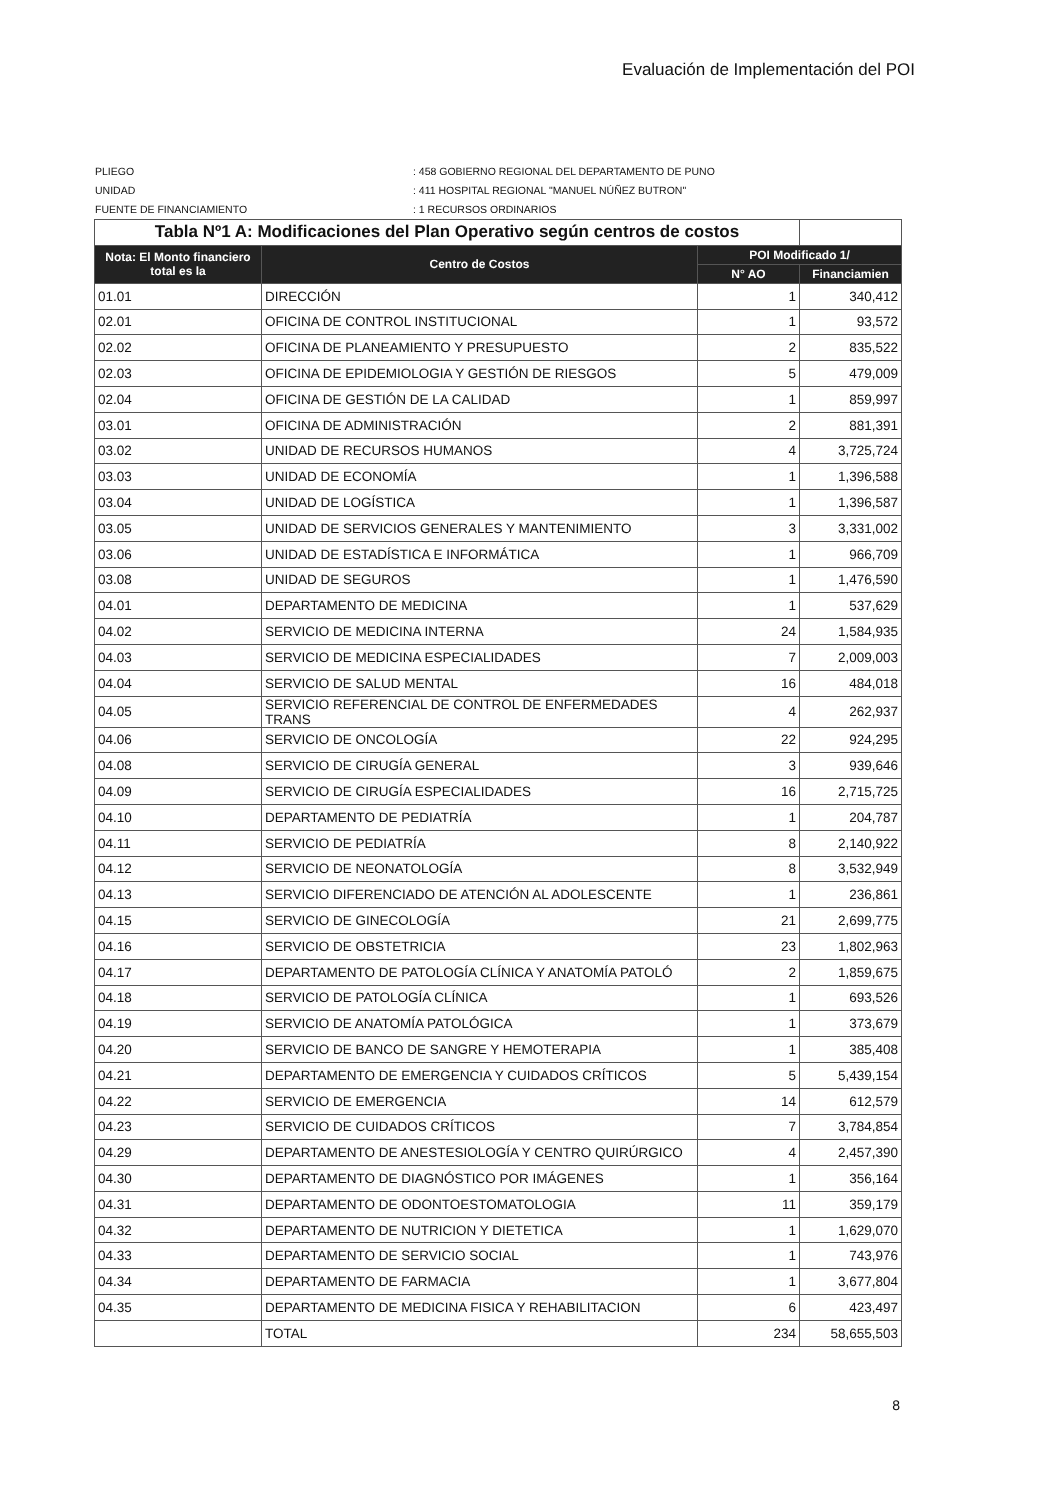Evaluación de Implementación del POI
PLIEGO: 458 GOBIERNO REGIONAL DEL DEPARTAMENTO DE PUNO
UNIDAD: 411 HOSPITAL REGIONAL "MANUEL NÚÑEZ BUTRON"
FUENTE DE FINANCIAMIENTO: 1 RECURSOS ORDINARIOS
| Tabla Nº1 A: Modificaciones del Plan Operativo según centros de costos | | | |
| Nota: El Monto financiero total es la | Centro de Costos | POI Modificado 1/ | |
| | | N° AO | Financiamien |
| 01.01 | DIRECCIÓN | 1 | 340,412 |
| 02.01 | OFICINA DE CONTROL INSTITUCIONAL | 1 | 93,572 |
| 02.02 | OFICINA DE PLANEAMIENTO Y PRESUPUESTO | 2 | 835,522 |
| 02.03 | OFICINA DE EPIDEMIOLOGIA Y GESTIÓN DE RIESGOS | 5 | 479,009 |
| 02.04 | OFICINA DE GESTIÓN DE LA CALIDAD | 1 | 859,997 |
| 03.01 | OFICINA DE ADMINISTRACIÓN | 2 | 881,391 |
| 03.02 | UNIDAD DE RECURSOS HUMANOS | 4 | 3,725,724 |
| 03.03 | UNIDAD DE ECONOMÍA | 1 | 1,396,588 |
| 03.04 | UNIDAD DE LOGÍSTICA | 1 | 1,396,587 |
| 03.05 | UNIDAD DE SERVICIOS GENERALES Y MANTENIMIENTO | 3 | 3,331,002 |
| 03.06 | UNIDAD DE ESTADÍSTICA E INFORMÁTICA | 1 | 966,709 |
| 03.08 | UNIDAD DE SEGUROS | 1 | 1,476,590 |
| 04.01 | DEPARTAMENTO DE MEDICINA | 1 | 537,629 |
| 04.02 | SERVICIO DE MEDICINA INTERNA | 24 | 1,584,935 |
| 04.03 | SERVICIO DE MEDICINA ESPECIALIDADES | 7 | 2,009,003 |
| 04.04 | SERVICIO DE SALUD MENTAL | 16 | 484,018 |
| 04.05 | SERVICIO REFERENCIAL DE CONTROL DE ENFERMEDADES TRANS | 4 | 262,937 |
| 04.06 | SERVICIO DE ONCOLOGÍA | 22 | 924,295 |
| 04.08 | SERVICIO DE CIRUGÍA GENERAL | 3 | 939,646 |
| 04.09 | SERVICIO DE CIRUGÍA ESPECIALIDADES | 16 | 2,715,725 |
| 04.10 | DEPARTAMENTO DE PEDIATRÍA | 1 | 204,787 |
| 04.11 | SERVICIO DE PEDIATRÍA | 8 | 2,140,922 |
| 04.12 | SERVICIO DE NEONATOLOGÍA | 8 | 3,532,949 |
| 04.13 | SERVICIO DIFERENCIADO DE ATENCIÓN AL ADOLESCENTE | 1 | 236,861 |
| 04.15 | SERVICIO DE GINECOLOGÍA | 21 | 2,699,775 |
| 04.16 | SERVICIO DE OBSTETRICIA | 23 | 1,802,963 |
| 04.17 | DEPARTAMENTO DE PATOLOGÍA CLÍNICA Y ANATOMÍA PATOLÓ | 2 | 1,859,675 |
| 04.18 | SERVICIO DE PATOLOGÍA CLÍNICA | 1 | 693,526 |
| 04.19 | SERVICIO DE ANATOMÍA PATOLÓGICA | 1 | 373,679 |
| 04.20 | SERVICIO DE BANCO DE SANGRE Y HEMOTERAPIA | 1 | 385,408 |
| 04.21 | DEPARTAMENTO DE EMERGENCIA Y CUIDADOS CRÍTICOS | 5 | 5,439,154 |
| 04.22 | SERVICIO DE EMERGENCIA | 14 | 612,579 |
| 04.23 | SERVICIO DE CUIDADOS CRÍTICOS | 7 | 3,784,854 |
| 04.29 | DEPARTAMENTO DE ANESTESIOLOGÍA Y CENTRO QUIRÚRGICO | 4 | 2,457,390 |
| 04.30 | DEPARTAMENTO DE DIAGNÓSTICO POR IMÁGENES | 1 | 356,164 |
| 04.31 | DEPARTAMENTO DE ODONTOESTOMATOLOGIA | 11 | 359,179 |
| 04.32 | DEPARTAMENTO DE NUTRICION Y DIETETICA | 1 | 1,629,070 |
| 04.33 | DEPARTAMENTO DE SERVICIO SOCIAL | 1 | 743,976 |
| 04.34 | DEPARTAMENTO DE FARMACIA | 1 | 3,677,804 |
| 04.35 | DEPARTAMENTO DE MEDICINA FISICA Y REHABILITACION | 6 | 423,497 |
| | TOTAL | 234 | 58,655,503 |
8